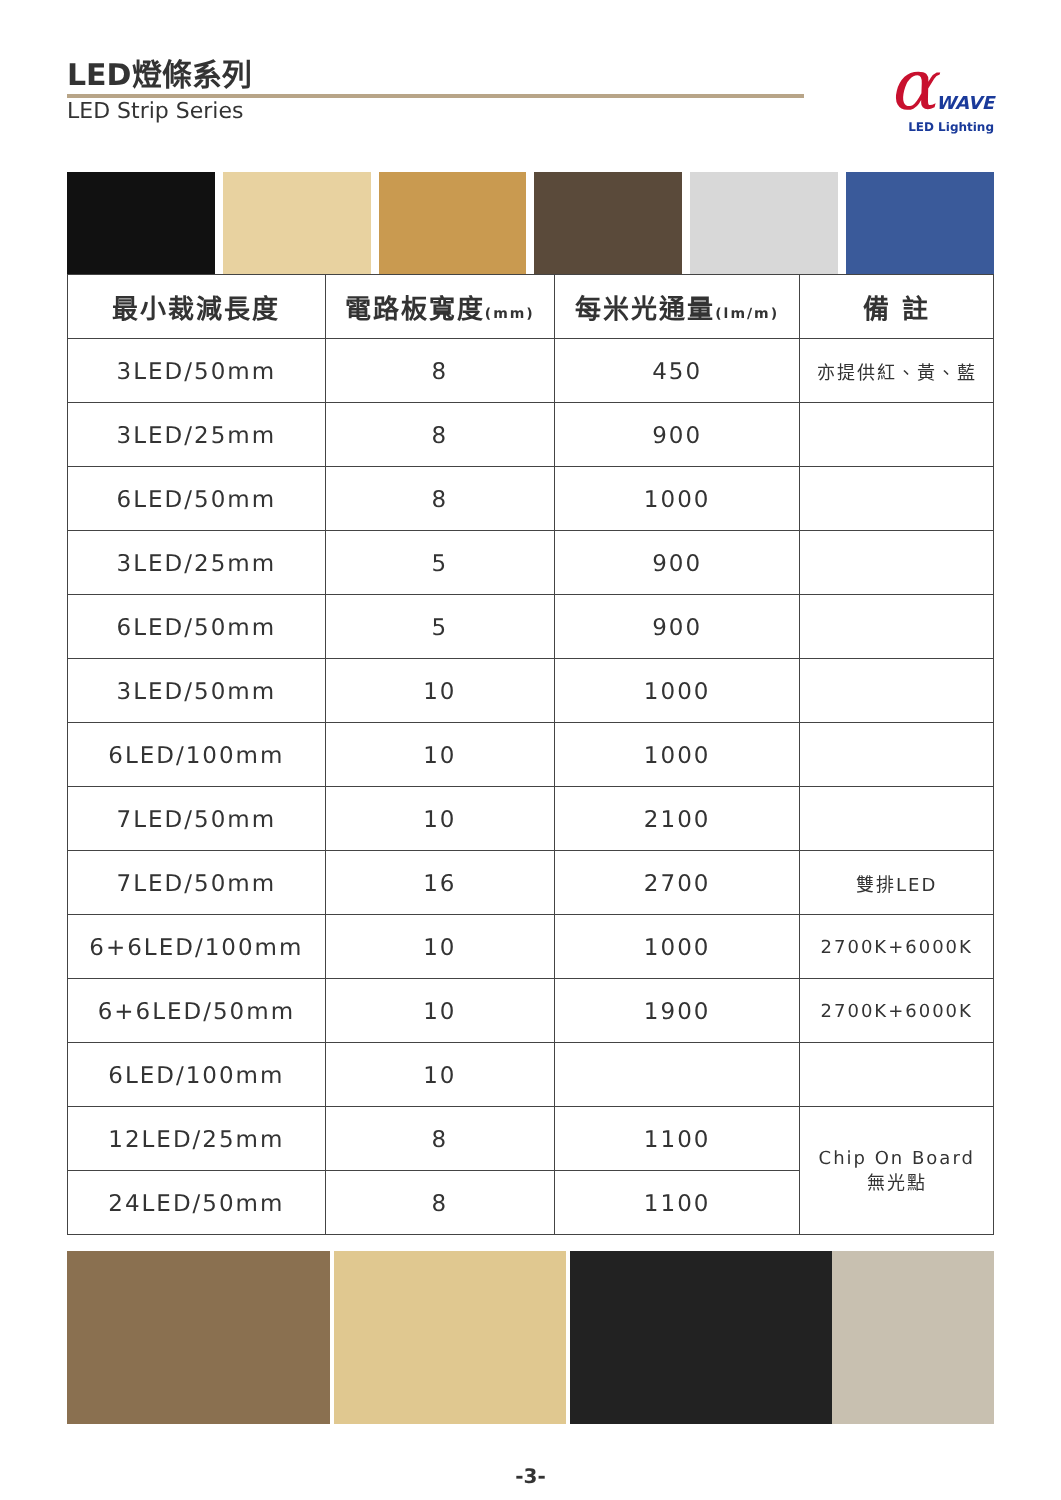LED燈條系列
LED Strip Series
αWAVE
LED Lighting
| 最小裁減長度 | 電路板寬度 (mm) | 每米光通量 (lm/m) | 備 註 |
| --- | --- | --- | --- |
| 3LED/50mm | 8 | 450 | 亦提供紅、黃、藍 |
| 3LED/25mm | 8 | 900 | |
| 6LED/50mm | 8 | 1000 | |
| 3LED/25mm | 5 | 900 | |
| 6LED/50mm | 5 | 900 | |
| 3LED/50mm | 10 | 1000 | |
| 6LED/100mm | 10 | 1000 | |
| 7LED/50mm | 10 | 2100 | |
| 7LED/50mm | 16 | 2700 | 雙排LED |
| 6+6LED/100mm | 10 | 1000 | 2700K+6000K |
| 6+6LED/50mm | 10 | 1900 | 2700K+6000K |
| 6LED/100mm | 10 | | |
| 12LED/25mm | 8 | 1100 | Chip On Board 無光點 |
| 24LED/50mm | 8 | 1100 | |
-3-